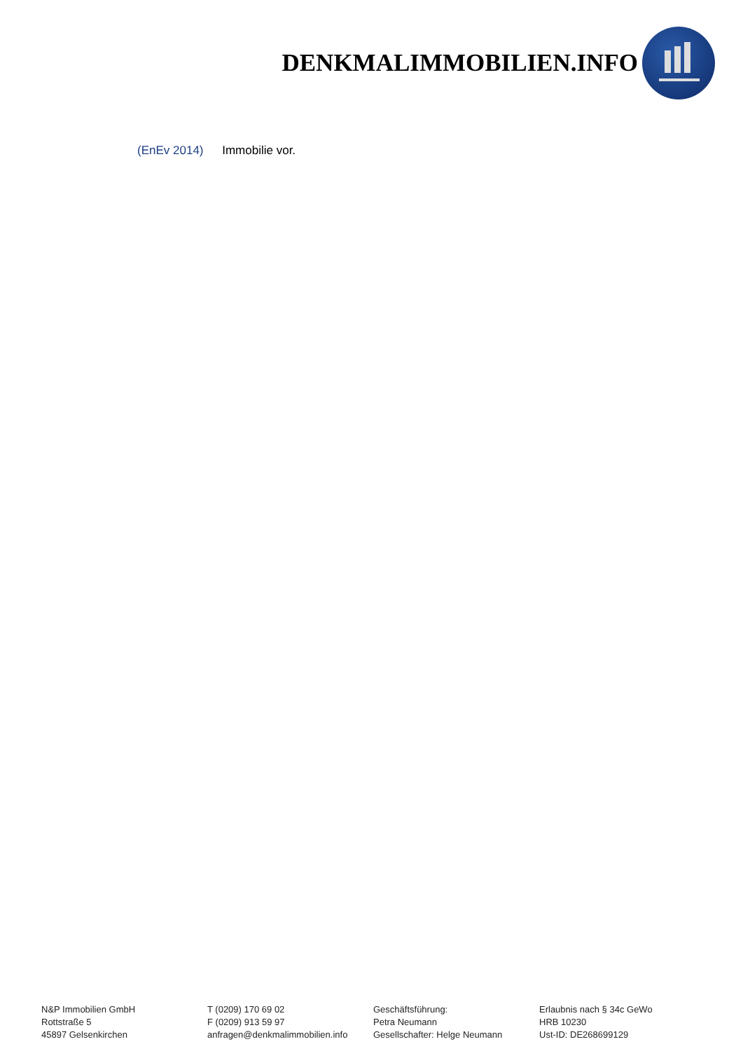DENKMALIMMOBILIEN.INFO
(EnEv 2014) Immobilie vor.
N&P Immobilien GmbH
Rottstraße 5
45897 Gelsenkirchen
T (0209) 170 69 02
F (0209) 913 59 97
anfragen@denkmalimmobilien.info
Geschäftsführung:
Petra Neumann
Gesellschafter: Helge Neumann
Erlaubnis nach § 34c GeWo
HRB 10230
Ust-ID: DE268699129